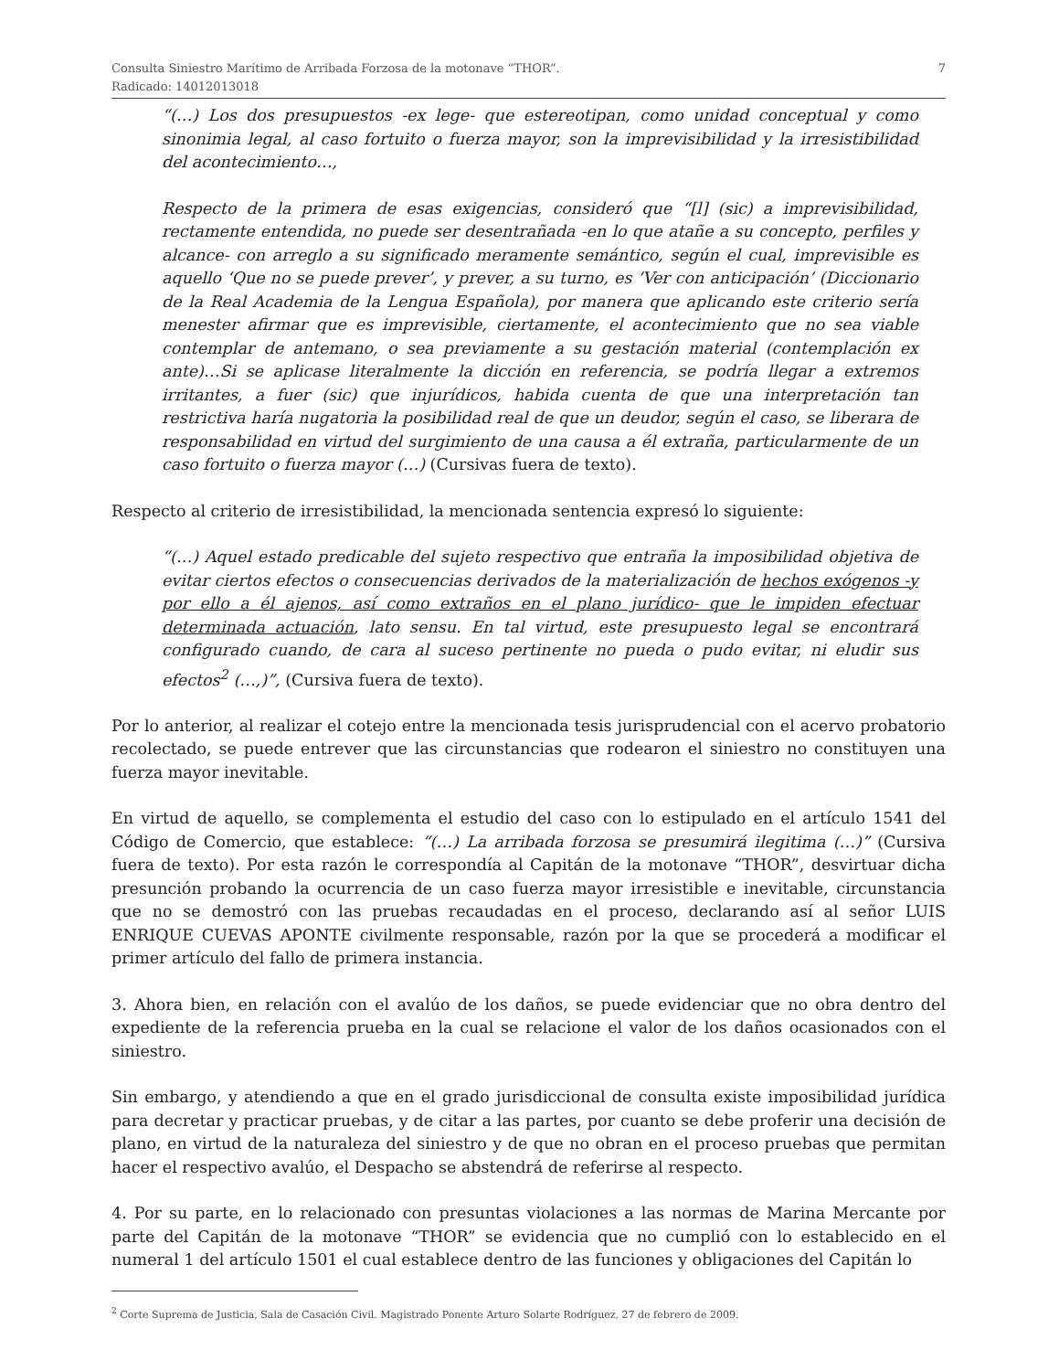Consulta Siniestro Marítimo de Arribada Forzosa de la motonave “THOR”.
Radicado: 14012013018
7
“(…) Los dos presupuestos -ex lege- que estereotipan, como unidad conceptual y como sinonimia legal, al caso fortuito o fuerza mayor, son la imprevisibilidad y la irresistibilidad del acontecimiento…,
Respecto de la primera de esas exigencias, consideró que “[l] (sic) a imprevisibilidad, rectamente entendida, no puede ser desentrañada -en lo que atañe a su concepto, perfiles y alcance- con arreglo a su significado meramente semántico, según el cual, imprevisible es aquello ‘Que no se puede prever’, y prever, a su turno, es ‘Ver con anticipación’ (Diccionario de la Real Academia de la Lengua Española), por manera que aplicando este criterio sería menester afirmar que es imprevisible, ciertamente, el acontecimiento que no sea viable contemplar de antemano, o sea previamente a su gestación material (contemplación ex ante)…Si se aplicase literalmente la dicción en referencia, se podría llegar a extremos irritantes, a fuer (sic) que injurídicos, habida cuenta de que una interpretación tan restrictiva haría nugatoria la posibilidad real de que un deudor, según el caso, se liberara de responsabilidad en virtud del surgimiento de una causa a él extraña, particularmente de un caso fortuito o fuerza mayor (…) (Cursivas fuera de texto).
Respecto al criterio de irresistibilidad, la mencionada sentencia expresó lo siguiente:
“(…) Aquel estado predicable del sujeto respectivo que entraña la imposibilidad objetiva de evitar ciertos efectos o consecuencias derivados de la materialización de hechos exógenos -y por ello a él ajenos, así como extraños en el plano jurídico- que le impiden efectuar determinada actuación, lato sensu. En tal virtud, este presupuesto legal se encontrará configurado cuando, de cara al suceso pertinente no pueda o pudo evitar, ni eludir sus efectos<sup>2</sup> (…,)”, (Cursiva fuera de texto).
Por lo anterior, al realizar el cotejo entre la mencionada tesis jurisprudencial con el acervo probatorio recolectado, se puede entrever que las circunstancias que rodearon el siniestro no constituyen una fuerza mayor inevitable.
En virtud de aquello, se complementa el estudio del caso con lo estipulado en el artículo 1541 del Código de Comercio, que establece: “(…) La arribada forzosa se presumirá ilegitima (…)” (Cursiva fuera de texto). Por esta razón le correspondía al Capitán de la motonave “THOR”, desvirtuar dicha presunción probando la ocurrencia de un caso fuerza mayor irresistible e inevitable, circunstancia que no se demostró con las pruebas recaudadas en el proceso, declarando así al señor LUIS ENRIQUE CUEVAS APONTE civilmente responsable, razón por la que se procederá a modificar el primer artículo del fallo de primera instancia.
3. Ahora bien, en relación con el avalúo de los daños, se puede evidenciar que no obra dentro del expediente de la referencia prueba en la cual se relacione el valor de los daños ocasionados con el siniestro.
Sin embargo, y atendiendo a que en el grado jurisdiccional de consulta existe imposibilidad jurídica para decretar y practicar pruebas, y de citar a las partes, por cuanto se debe proferir una decisión de plano, en virtud de la naturaleza del siniestro y de que no obran en el proceso pruebas que permitan hacer el respectivo avalúo, el Despacho se abstendrá de referirse al respecto.
4. Por su parte, en lo relacionado con presuntas violaciones a las normas de Marina Mercante por parte del Capitán de la motonave “THOR” se evidencia que no cumplió con lo establecido en el numeral 1 del artículo 1501 el cual establece dentro de las funciones y obligaciones del Capitán lo
<sup>2</sup> Corte Suprema de Justicia, Sala de Casación Civil. Magistrado Ponente Arturo Solarte Rodríguez, 27 de febrero de 2009.